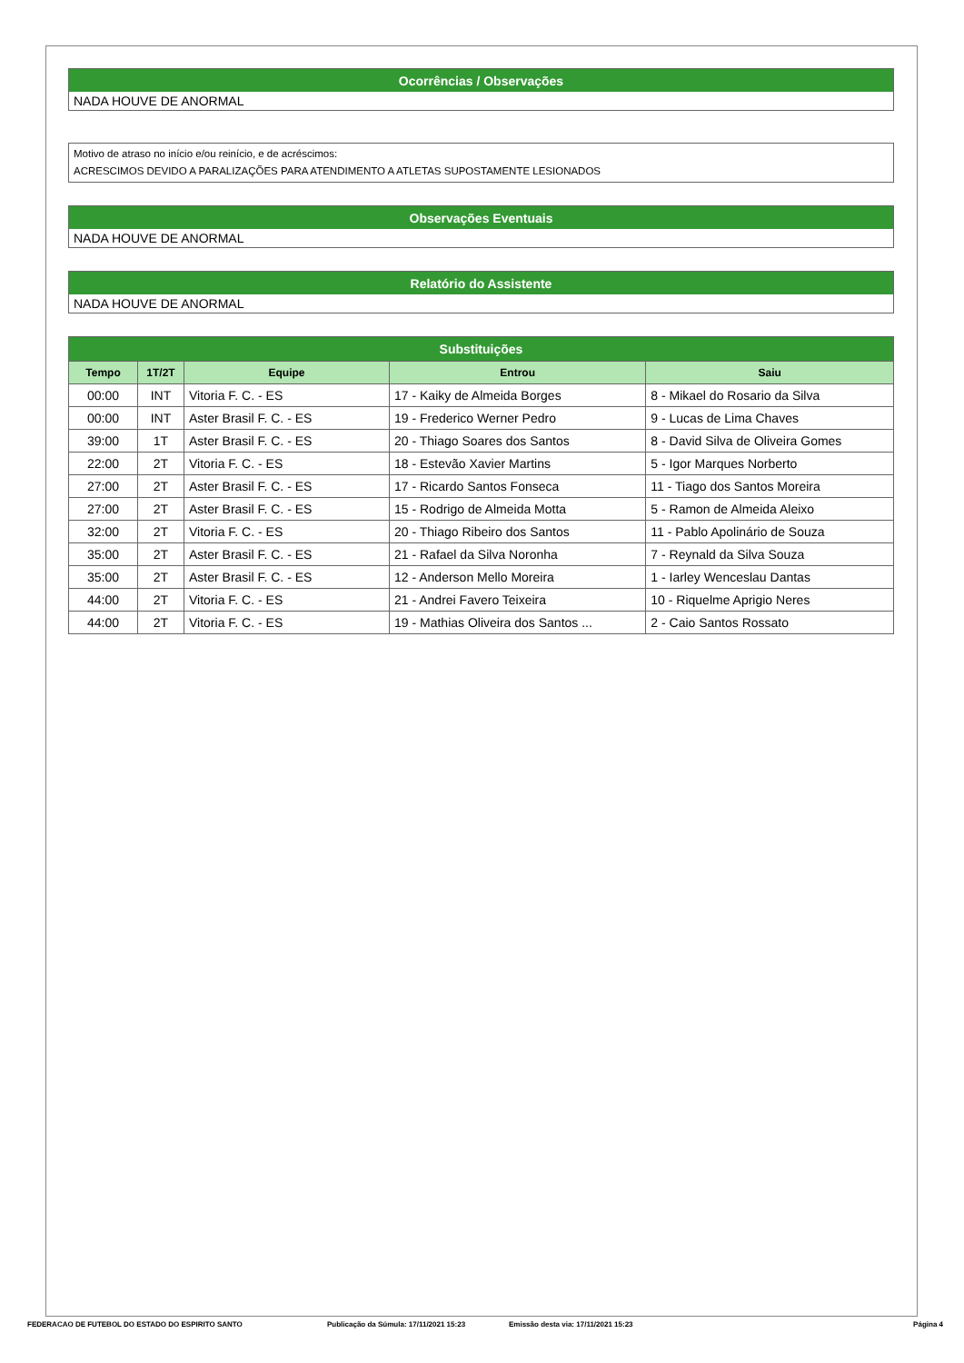Ocorrências / Observações
NADA HOUVE DE ANORMAL
Motivo de atraso no início e/ou reinício, e de acréscimos:
ACRESCIMOS DEVIDO A PARALIZAÇÕES PARA ATENDIMENTO A ATLETAS SUPOSTAMENTE LESIONADOS
Observações Eventuais
NADA HOUVE DE ANORMAL
Relatório do Assistente
NADA HOUVE DE ANORMAL
| Substituições | | | | |
| --- | --- | --- | --- | --- |
| Tempo | 1T/2T | Equipe | Entrou | Saiu |
| 00:00 | INT | Vitoria F. C. - ES | 17 - Kaiky de Almeida Borges | 8 - Mikael do Rosario da Silva |
| 00:00 | INT | Aster Brasil F. C. - ES | 19 - Frederico Werner Pedro | 9 - Lucas de Lima Chaves |
| 39:00 | 1T | Aster Brasil F. C. - ES | 20 - Thiago Soares dos Santos | 8 - David Silva de Oliveira Gomes |
| 22:00 | 2T | Vitoria F. C. - ES | 18 - Estevão Xavier Martins | 5 - Igor Marques Norberto |
| 27:00 | 2T | Aster Brasil F. C. - ES | 17 - Ricardo Santos Fonseca | 11 - Tiago dos Santos Moreira |
| 27:00 | 2T | Aster Brasil F. C. - ES | 15 - Rodrigo de Almeida Motta | 5 - Ramon de Almeida Aleixo |
| 32:00 | 2T | Vitoria F. C. - ES | 20 - Thiago Ribeiro dos Santos | 11 - Pablo Apolinário de Souza |
| 35:00 | 2T | Aster Brasil F. C. - ES | 21 - Rafael da Silva Noronha | 7 - Reynald da Silva Souza |
| 35:00 | 2T | Aster Brasil F. C. - ES | 12 - Anderson Mello Moreira | 1 - Iarley Wenceslau Dantas |
| 44:00 | 2T | Vitoria F. C. - ES | 21 - Andrei Favero Teixeira | 10 - Riquelme Aprigio Neres |
| 44:00 | 2T | Vitoria F. C. - ES | 19 - Mathias Oliveira dos Santos ... | 2 - Caio Santos Rossato |
FEDERACAO DE FUTEBOL DO ESTADO DO ESPIRITO SANTO Publicação da Súmula: 17/11/2021 15:23 Emissão desta via: 17/11/2021 15:23 Página 4